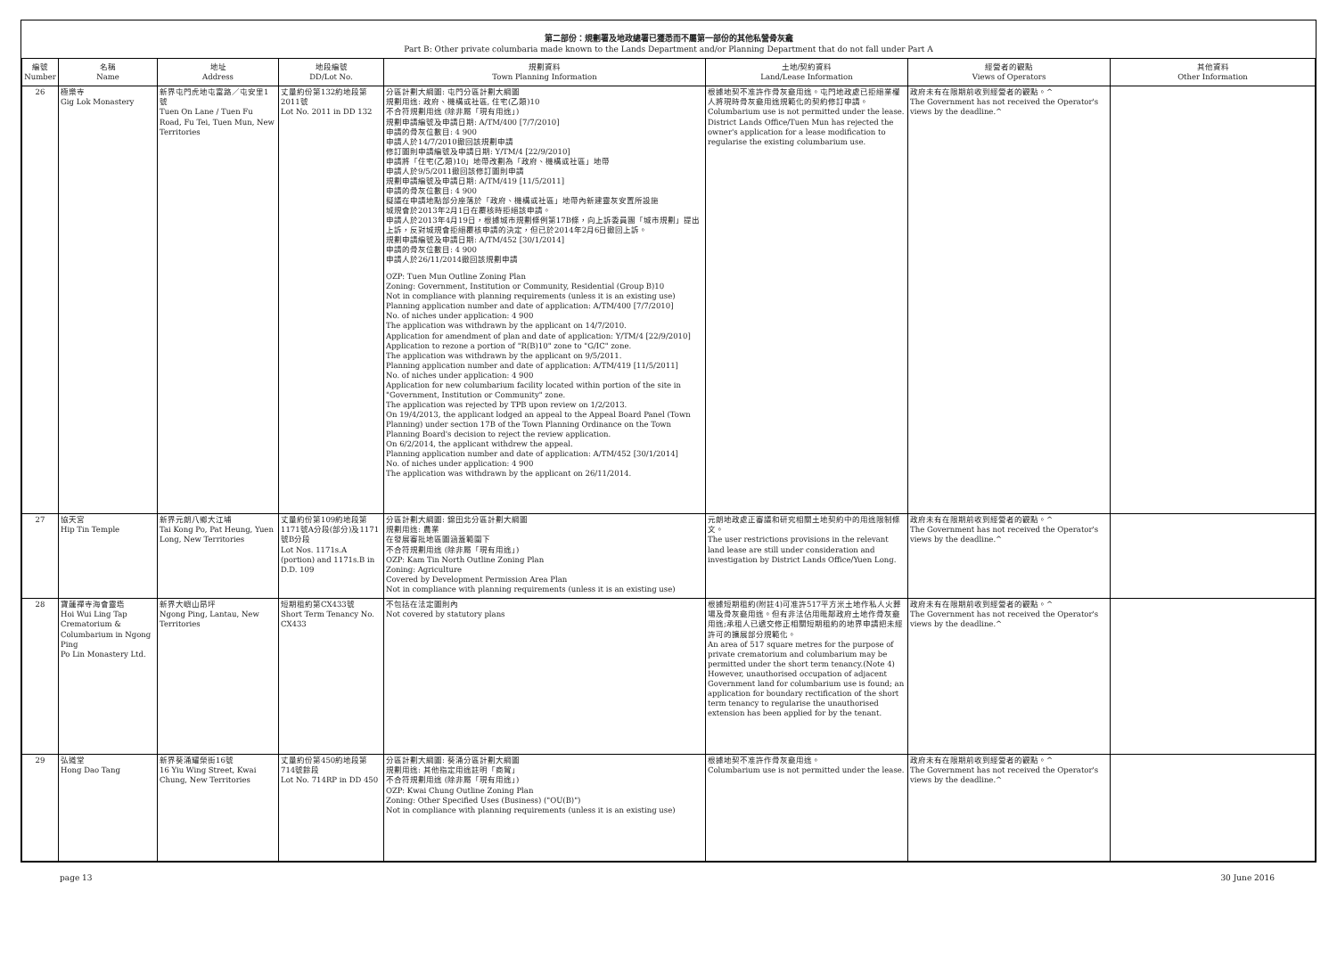第二部份：規劃署及地政總署已獲悉而不屬第一部份的其他私營骨灰龕
Part B: Other private columbaria made known to the Lands Department and/or Planning Department that do not fall under Part A
| 編號 Number | 名稱 Name | 地址 Address | 地段編號 DD/Lot No. | 規劃資料 Town Planning Information | 土地/契約資料 Land/Lease Information | 經營者的觀點 Views of Operators | 其他資料 Other Information |
| --- | --- | --- | --- | --- | --- | --- | --- |
| 26 | 極樂寺 Gig Lok Monastery | 新界屯門虎地屯富路／屯安里1號 Tuen On Lane / Tuen Fu Road, Fu Tei, Tuen Mun, New Territories | 丈量約份第132約地段第2011號 Lot No. 2011 in DD 132 | 分區計劃大綱圖: 屯門分區計劃大綱圖 規劃用途: 政府、機構或社區, 住宅(乙類)10 不合符規劃用途 (除非屬「現有用途」) 規劃申請編號及申請日期: A/TM/400 [7/7/2010] 申請的骨灰位數目: 4 900 申請人於14/7/2010撤回該規劃申請 修訂圖則申請編號及申請日期: Y/TM/4 [22/9/2010] 申請將「住宅(乙類)10」地帶改劃為「政府、機構或社區」地帶 申請人於9/5/2011撤回該修訂圖則申請 規劃申請編號及申請日期: A/TM/419 [11/5/2011] 申請的骨灰位數目: 4 900 擬議在申請地點部分座落於「政府、機構或社區」地帶內新建靈灰安置所設施 城規會於2013年2月1日在覆核時拒絕該申請。 申請人於2013年4月19日，根據城市規劃條例第17B條，向上訴委員團「城市規劃」提出上訴，反對城規會拒絕覆核申請的決定，但已於2014年2月6日撤回上訴。 規劃申請編號及申請日期: A/TM/452 [30/1/2014] 申請的骨灰位數目: 4 900 申請人於26/11/2014撤回該規劃申請 OZP: Tuen Mun Outline Zoning Plan Zoning: Government, Institution or Community, Residential (Group B)10 Not in compliance with planning requirements (unless it is an existing use) Planning application number and date of application: A/TM/400 [7/7/2010] No. of niches under application: 4 900 The application was withdrawn by the applicant on 14/7/2010. Application for amendment of plan and date of application: Y/TM/4 [22/9/2010] Application to rezone a portion of "R(B)10" zone to "G/IC" zone. The application was withdrawn by the applicant on 9/5/2011. Planning application number and date of application: A/TM/419 [11/5/2011] No. of niches under application: 4 900 Application for new columbarium facility located within portion of the site in "Government, Institution or Community" zone. The application was rejected by TPB upon review on 1/2/2013. On 19/4/2013, the applicant lodged an appeal to the Appeal Board Panel (Town Planning) under section 17B of the Town Planning Ordinance on the Town Planning Board's decision to reject the review application. On 6/2/2014, the applicant withdrew the appeal. Planning application number and date of application: A/TM/452 [30/1/2014] No. of niches under application: 4 900 The application was withdrawn by the applicant on 26/11/2014. | 根據地契不准許作骨灰龕用途。屯門地政處已拒絕業權人將現時骨灰龕用途規範化的契約修訂申請。 Columbarium use is not permitted under the lease. District Lands Office/Tuen Mun has rejected the owner's application for a lease modification to regularise the existing columbarium use. | 政府未有在限期前收到經營者的觀點。^ The Government has not received the Operator's views by the deadline.^ | |
| 27 | 協天宮 Hip Tin Temple | 新界元朗八鄉大江埔 Tai Kong Po, Pat Heung, Yuen Long, New Territories | 丈量約份第109約地段第1171號A分段(部分)及1171號B分段 Lot Nos. 1171s.A (portion) and 1171s.B in D.D. 109 | 分區計劃大綱圖: 錦田北分區計劃大綱圖 規劃用途: 農業 在發展審批地區圖涵蓋範圍下 不合符規劃用途 (除非屬「現有用途」) OZP: Kam Tin North Outline Zoning Plan Zoning: Agriculture Covered by Development Permission Area Plan Not in compliance with planning requirements (unless it is an existing use) | 元朗地政處正審議和研究相關土地契約中的用途限制條文。 The user restrictions provisions in the relevant land lease are still under consideration and investigation by District Lands Office/Yuen Long. | 政府未有在限期前收到經營者的觀點。^ The Government has not received the Operator's views by the deadline.^ | |
| 28 | 寶蓮禪寺海會靈塔 Hoi Wui Ling Tap Crematorium & Columbarium in Ngong Ping Po Lin Monastery Ltd. | 新界大嶼山昂坪 Ngong Ping, Lantau, New Territories | 短期租約第CX433號 Short Term Tenancy No. CX433 | 不包括在法定圖則內 Not covered by statutory plans | 根據短期租約(附註4)可准許517平方米土地作私人火葬場及骨灰龕用途。但有非法佔用毗鄰政府土地作骨灰龕用途;承租人已遞交修正相關短期租約的地界申請把未經許可的擴展部分規範化。 An area of 517 square metres for the purpose of private crematorium and columbarium may be permitted under the short term tenancy.(Note 4) However, unauthorised occupation of adjacent Government land for columbarium use is found; an application for boundary rectification of the short term tenancy to regularise the unauthorised extension has been applied for by the tenant. | 政府未有在限期前收到經營者的觀點。^ The Government has not received the Operator's views by the deadline.^ | |
| 29 | 弘道堂 Hong Dao Tang | 新界葵涌耀榮街16號 16 Yiu Wing Street, Kwai Chung, New Territories | 丈量約份第450約地段第714號餘段 Lot No. 714RP in DD 450 | 分區計劃大綱圖: 葵涌分區計劃大綱圖 規劃用途: 其他指定用途註明「商貿」 不合符規劃用途 (除非屬「現有用途」) OZP: Kwai Chung Outline Zoning Plan Zoning: Other Specified Uses (Business) ("OU(B)") Not in compliance with planning requirements (unless it is an existing use) | 根據地契不准許作骨灰龕用途。 Columbarium use is not permitted under the lease. | 政府未有在限期前收到經營者的觀點。^ The Government has not received the Operator's views by the deadline.^ | |
page 13 30 June 2016